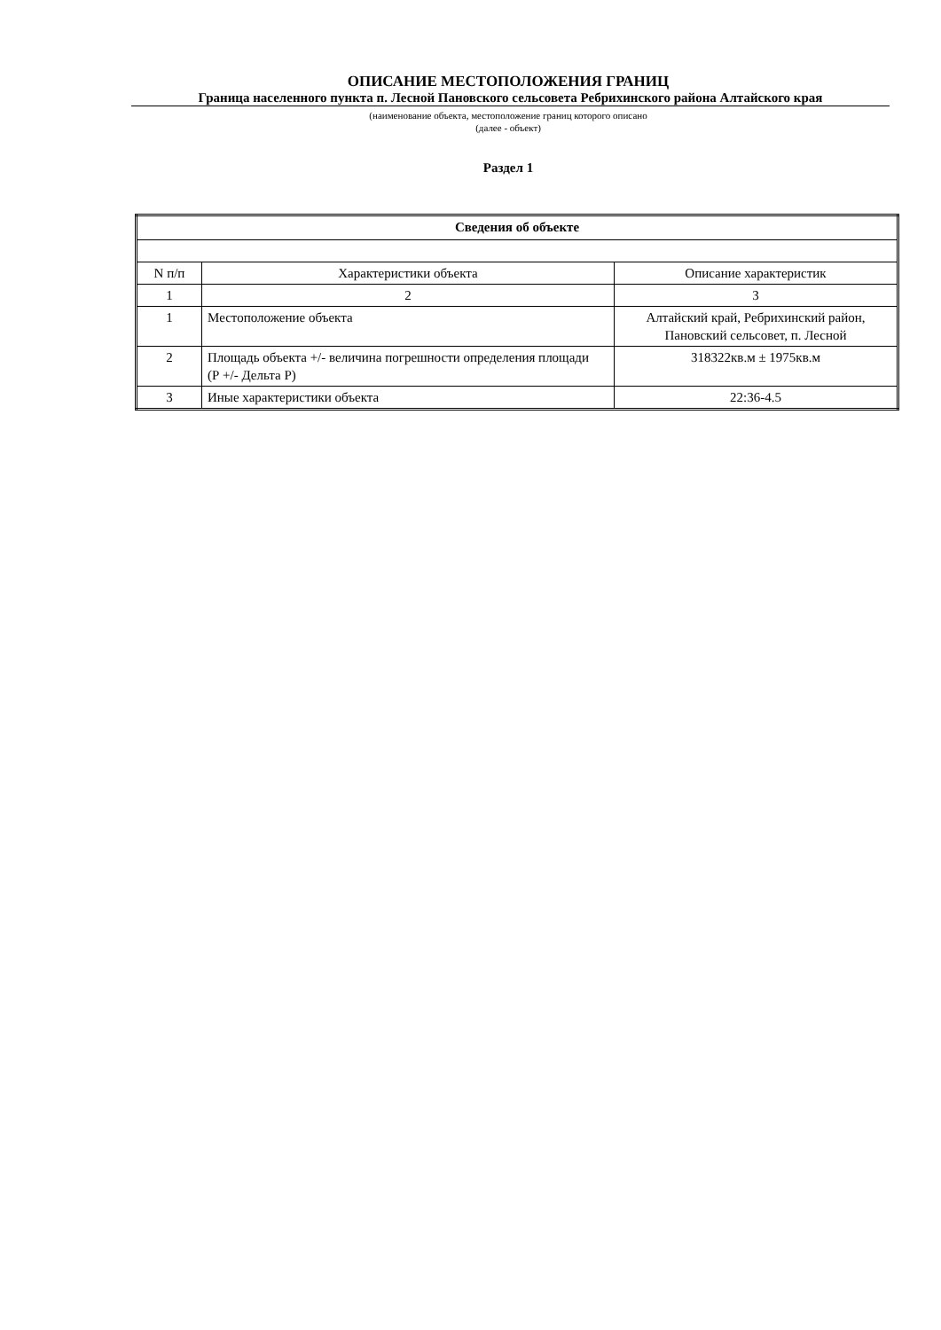ОПИСАНИЕ МЕСТОПОЛОЖЕНИЯ ГРАНИЦ
Граница населенного пункта п. Лесной Пановского сельсовета Ребрихинского района Алтайского края
(наименование объекта, местоположение границ которого описано
(далее - объект)
Раздел 1
| Сведения об объекте | | |
| --- | --- | --- |
| N п/п | Характеристики объекта | Описание характеристик |
| 1 | 2 | 3 |
| 1 | Местоположение объекта | Алтайский край, Ребрихинский район, Пановский сельсовет, п. Лесной |
| 2 | Площадь объекта +/- величина погрешности определения площади (Р +/- Дельта Р) | 318322кв.м ± 1975кв.м |
| 3 | Иные характеристики объекта | 22:36-4.5 |